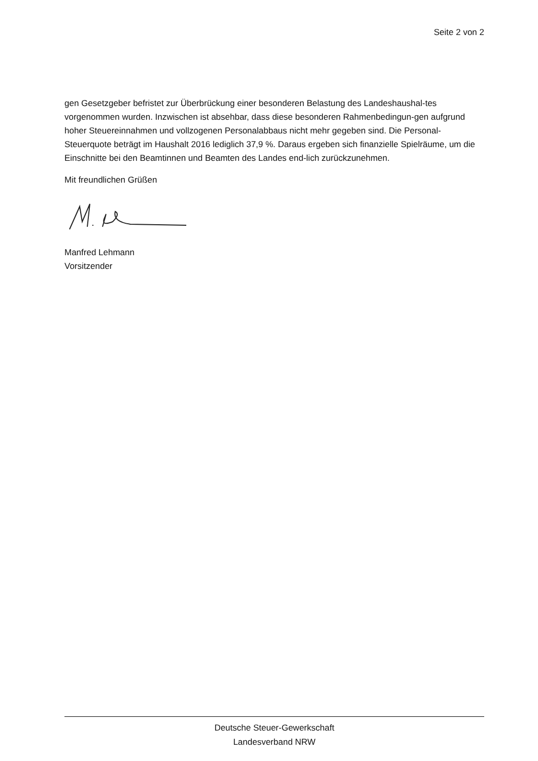Seite 2 von 2
gen Gesetzgeber befristet zur Überbrückung einer besonderen Belastung des Landeshaushal-tes vorgenommen wurden. Inzwischen ist absehbar, dass diese besonderen Rahmenbedingun-gen aufgrund hoher Steuereinnahmen und vollzogenen Personalabbaus nicht mehr gegeben sind. Die Personal-Steuerquote beträgt im Haushalt 2016 lediglich 37,9 %. Daraus ergeben sich finanzielle Spielräume, um die Einschnitte bei den Beamtinnen und Beamten des Landes end-lich zurückzunehmen.
Mit freundlichen Grüßen
Manfred Lehmann
Vorsitzender
Deutsche Steuer-Gewerkschaft
Landesverband NRW